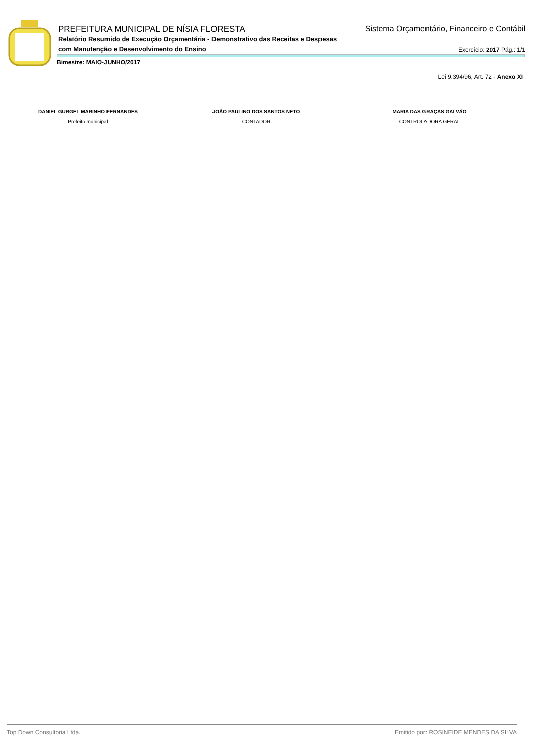PREFEITURA MUNICIPAL DE NÍSIA FLORESTA Sistema Orçamentário, Financeiro e Contábil
Relatório Resumido de Execução Orçamentária - Demonstrativo das Receitas e Despesas
com Manutenção e Desenvolvimento do Ensino
Exercício: 2017 Pág.: 1/1
Bimestre: MAIO-JUNHO/2017
Lei 9.394/96, Art. 72 - Anexo XI
DANIEL GURGEL MARINHO FERNANDES
Prefeito municipal
JOÃO PAULINO DOS SANTOS NETO
CONTADOR
MARIA DAS GRAÇAS GALVÃO
CONTROLADORA GERAL
Top Down Consultoria Ltda. Emitido por: ROSINEIDE MENDES DA SILVA